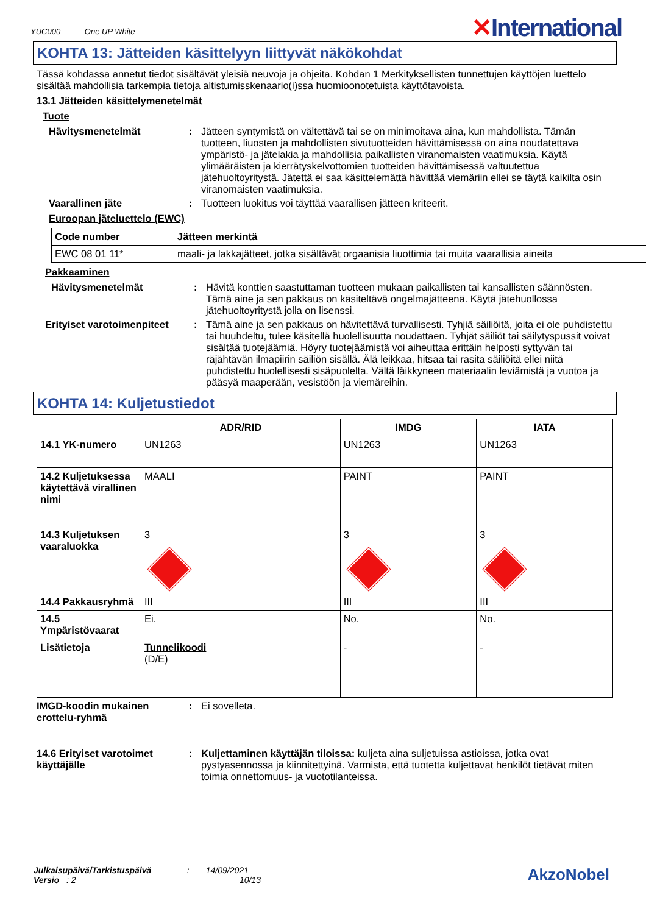YUC000 One UP White
✕International
KOHTA 13: Jätteiden käsittelyyn liittyvät näkökohdat
Tässä kohdassa annetut tiedot sisältävät yleisiä neuvoja ja ohjeita. Kohdan 1 Merkityksellisten tunnettujen käyttöjen luettelo sisältää mahdollisia tarkempia tietoja altistumisskenaario(i)ssa huomioonotetuista käyttötavoista.
13.1 Jätteiden käsittelymenetelmät
Tuote
Hävitysmenetelmät : Jätteen syntymistä on vältettävä tai se on minimoitava aina, kun mahdollista. Tämän tuotteen, liuosten ja mahdollisten sivutuotteiden hävittämisessä on aina noudatettava ympäristö- ja jätelakia ja mahdollisia paikallisten viranomaisten vaatimuksia. Käytä ylimääräisten ja kierrätyskelvottomien tuotteiden hävittämisessä valtuutettua jätehuoltoyritystä. Jätettä ei saa käsittelemättä hävittää viemäriin ellei se täytä kaikilta osin viranomaisten vaatimuksia.
Vaarallinen jäte : Tuotteen luokitus voi täyttää vaarallisen jätteen kriteerit.
Euroopan jäteluettelo (EWC)
| Code number | Jätteen merkintä |
| --- | --- |
| EWC 08 01 11* | maali- ja lakkajätteet, jotka sisältävät orgaanisia liuottimia tai muita vaarallisia aineita |
Pakkaaminen
Hävitysmenetelmät : Hävitä konttien saastuttaman tuotteen mukaan paikallisten tai kansallisten säännösten. Tämä aine ja sen pakkaus on käsiteltävä ongelmajätteenä. Käytä jätehuollossa jätehuoltoyritystä jolla on lisenssi.
Erityiset varotoimenpiteet
: Tämä aine ja sen pakkaus on hävitettävä turvallisesti. Tyhjiä säiliöitä, joita ei ole puhdistettu tai huuhdeltu, tulee käsitellä huolellisuutta noudattaen. Tyhjät säiliöt tai säilytyspussit voivat sisältää tuotejäämiä. Höyry tuotejäämistä voi aiheuttaa erittäin helposti syttyvän tai räjähtävän ilmapiirin säiliön sisällä. Älä leikkaa, hitsaa tai rasita säiliöitä ellei niitä puhdistettu huolellisesti sisäpuolelta. Vältä läikkyneen materiaalin leviämistä ja vuotoa ja pääsyä maaperään, vesistöön ja viemäreihin.
KOHTA 14: Kuljetustiedot
| | ADR/RID | IMDG | IATA |
| --- | --- | --- | --- |
| 14.1 YK-numero | UN1263 | UN1263 | UN1263 |
| 14.2 Kuljetuksessa käytettävä virallinen nimi | MAALI | PAINT | PAINT |
| 14.3 Kuljetuksen vaaraluokka | 3 | 3 | 3 |
| 14.4 Pakkausryhmä | III | III | III |
| 14.5 Ympäristövaarat | Ei. | No. | No. |
| Lisätietoja | Tunnelikoodi (D/E) | - | - |
IMGD-koodin mukainen erottelu-ryhmä
: Ei sovelleta.
14.6 Erityiset varotoimet käyttäjälle
: Kuljettaminen käyttäjän tiloissa: kuljeta aina suljetuissa astioissa, jotka ovat pystyasennossa ja kiinnitettyinä. Varmista, että tuotetta kuljettavat henkilöt tietävät miten toimia onnettomuus- ja vuototilanteissa.
Julkaisupäivä/Tarkistuspäivä : 14/09/2021
Versio : 2 10/13
AkzoNobel